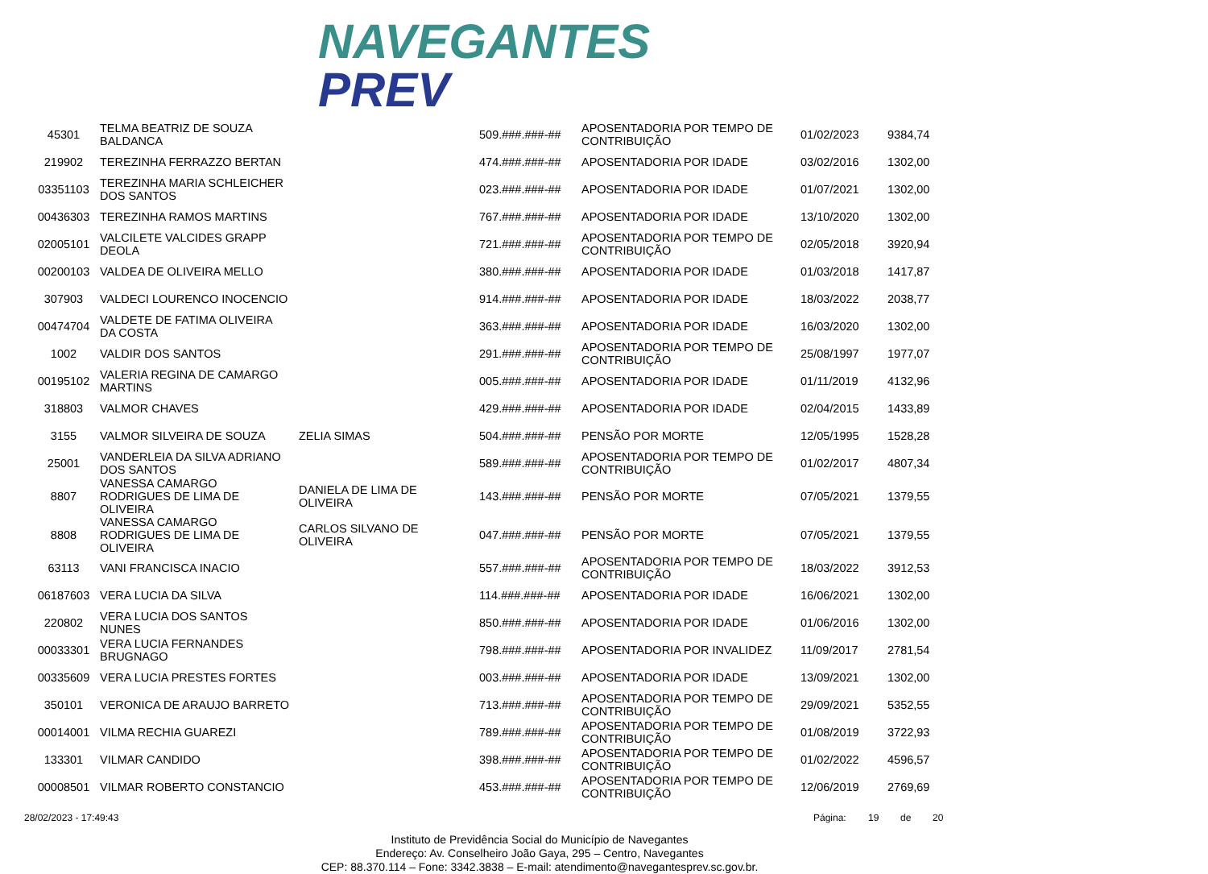NAVEGANTES
PREV
| 45301 | TELMA BEATRIZ DE SOUZA BALDANCA | | 509.###.###-## | APOSENTADORIA POR TEMPO DE CONTRIBUIÇÃO | 01/02/2023 | 9384,74 |
| 219902 | TEREZINHA FERRAZZO BERTAN | | 474.###.###-## | APOSENTADORIA POR IDADE | 03/02/2016 | 1302,00 |
| 03351103 | TEREZINHA MARIA SCHLEICHER DOS SANTOS | | 023.###.###-## | APOSENTADORIA POR IDADE | 01/07/2021 | 1302,00 |
| 00436303 | TEREZINHA RAMOS MARTINS | | 767.###.###-## | APOSENTADORIA POR IDADE | 13/10/2020 | 1302,00 |
| 02005101 | VALCILETE VALCIDES GRAPP DEOLA | | 721.###.###-## | APOSENTADORIA POR TEMPO DE CONTRIBUIÇÃO | 02/05/2018 | 3920,94 |
| 00200103 | VALDEA DE OLIVEIRA MELLO | | 380.###.###-## | APOSENTADORIA POR IDADE | 01/03/2018 | 1417,87 |
| 307903 | VALDECI LOURENCO INOCENCIO | | 914.###.###-## | APOSENTADORIA POR IDADE | 18/03/2022 | 2038,77 |
| 00474704 | VALDETE DE FATIMA OLIVEIRA DA COSTA | | 363.###.###-## | APOSENTADORIA POR IDADE | 16/03/2020 | 1302,00 |
| 1002 | VALDIR DOS SANTOS | | 291.###.###-## | APOSENTADORIA POR TEMPO DE CONTRIBUIÇÃO | 25/08/1997 | 1977,07 |
| 00195102 | VALERIA REGINA DE CAMARGO MARTINS | | 005.###.###-## | APOSENTADORIA POR IDADE | 01/11/2019 | 4132,96 |
| 318803 | VALMOR CHAVES | | 429.###.###-## | APOSENTADORIA POR IDADE | 02/04/2015 | 1433,89 |
| 3155 | VALMOR SILVEIRA DE SOUZA | ZELIA SIMAS | 504.###.###-## | PENSÃO POR MORTE | 12/05/1995 | 1528,28 |
| 25001 | VANDERLEIA DA SILVA ADRIANO DOS SANTOS | | 589.###.###-## | APOSENTADORIA POR TEMPO DE CONTRIBUIÇÃO | 01/02/2017 | 4807,34 |
| 8807 | VANESSA CAMARGO RODRIGUES DE LIMA DE OLIVEIRA | DANIELA DE LIMA DE OLIVEIRA | 143.###.###-## | PENSÃO POR MORTE | 07/05/2021 | 1379,55 |
| 8808 | VANESSA CAMARGO RODRIGUES DE LIMA DE OLIVEIRA | CARLOS SILVANO DE OLIVEIRA | 047.###.###-## | PENSÃO POR MORTE | 07/05/2021 | 1379,55 |
| 63113 | VANI FRANCISCA INACIO | | 557.###.###-## | APOSENTADORIA POR TEMPO DE CONTRIBUIÇÃO | 18/03/2022 | 3912,53 |
| 06187603 | VERA LUCIA DA SILVA | | 114.###.###-## | APOSENTADORIA POR IDADE | 16/06/2021 | 1302,00 |
| 220802 | VERA LUCIA DOS SANTOS NUNES | | 850.###.###-## | APOSENTADORIA POR IDADE | 01/06/2016 | 1302,00 |
| 00033301 | VERA LUCIA FERNANDES BRUGNAGO | | 798.###.###-## | APOSENTADORIA POR INVALIDEZ | 11/09/2017 | 2781,54 |
| 00335609 | VERA LUCIA PRESTES FORTES | | 003.###.###-## | APOSENTADORIA POR IDADE | 13/09/2021 | 1302,00 |
| 350101 | VERONICA DE ARAUJO BARRETO | | 713.###.###-## | APOSENTADORIA POR TEMPO DE CONTRIBUIÇÃO | 29/09/2021 | 5352,55 |
| 00014001 | VILMA RECHIA GUAREZI | | 789.###.###-## | APOSENTADORIA POR TEMPO DE CONTRIBUIÇÃO | 01/08/2019 | 3722,93 |
| 133301 | VILMAR CANDIDO | | 398.###.###-## | APOSENTADORIA POR TEMPO DE CONTRIBUIÇÃO | 01/02/2022 | 4596,57 |
| 00008501 | VILMAR ROBERTO CONSTANCIO | | 453.###.###-## | APOSENTADORIA POR TEMPO DE CONTRIBUIÇÃO | 12/06/2019 | 2769,69 |
28/02/2023 - 17:49:43 Página: 19 de 20
Instituto de Previdência Social do Município de Navegantes
Endereço: Av. Conselheiro João Gaya, 295 – Centro, Navegantes
CEP: 88.370.114 – Fone: 3342.3838 – E-mail: atendimento@navegantesprev.sc.gov.br.